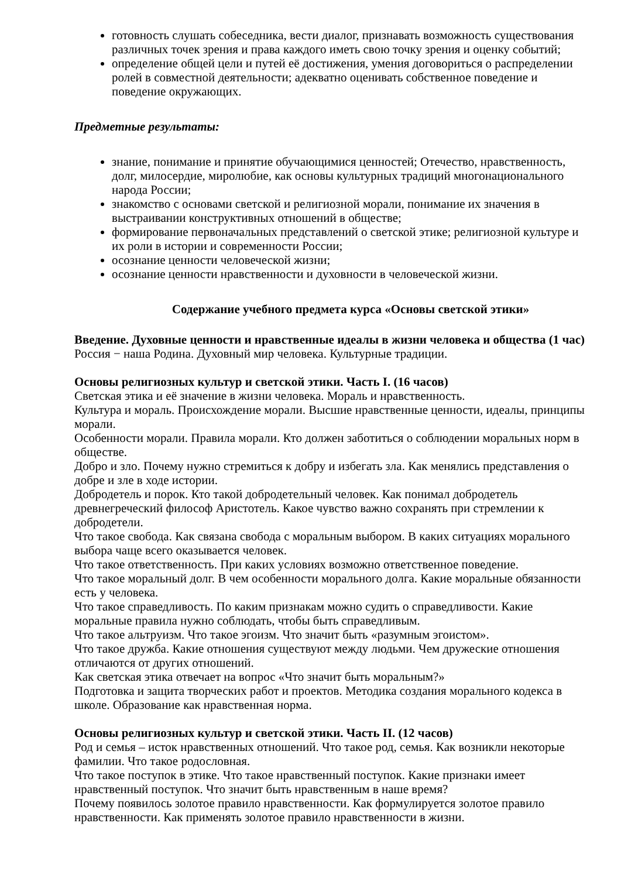готовность слушать собеседника, вести диалог, признавать возможность существования различных точек зрения и права каждого иметь свою точку зрения и оценку событий;
определение общей цели и путей её достижения, умения договориться о распределении ролей в совместной деятельности; адекватно оценивать собственное поведение и поведение окружающих.
Предметные результаты:
знание, понимание и принятие обучающимися ценностей; Отечество, нравственность, долг, милосердие, миролюбие, как основы культурных традиций многонационального народа России;
знакомство с основами светской и религиозной морали, понимание их значения в выстраивании конструктивных отношений в обществе;
формирование первоначальных представлений о светской этике; религиозной культуре и их роли в истории и современности России;
осознание ценности человеческой жизни;
осознание ценности нравственности и духовности в человеческой жизни.
Содержание учебного предмета курса «Основы светской этики»
Введение. Духовные ценности и нравственные идеалы в жизни человека и общества (1 час)
Россия − наша Родина. Духовный мир человека. Культурные традиции.
Основы религиозных культур и светской этики. Часть I. (16 часов)
Светская этика и её значение в жизни человека. Мораль и нравственность.
Культура и мораль. Происхождение морали. Высшие нравственные ценности, идеалы, принципы морали.
Особенности морали. Правила морали. Кто должен заботиться о соблюдении моральных норм в обществе.
Добро и зло. Почему нужно стремиться к добру и избегать зла. Как менялись представления о добре и зле в ходе истории.
Добродетель и порок. Кто такой добродетельный человек. Как понимал добродетель древнегреческий философ Аристотель. Какое чувство важно сохранять при стремлении к добродетели.
Что такое свобода. Как связана свобода с моральным выбором. В каких ситуациях морального выбора чаще всего оказывается человек.
Что такое ответственность. При каких условиях возможно ответственное поведение.
Что такое моральный долг. В чем особенности морального долга. Какие моральные обязанности есть у человека.
Что такое справедливость. По каким признакам можно судить о справедливости. Какие моральные правила нужно соблюдать, чтобы быть справедливым.
Что такое альтруизм. Что такое эгоизм. Что значит быть «разумным эгоистом».
Что такое дружба. Какие отношения существуют между людьми. Чем дружеские отношения отличаются от других отношений.
Как светская этика отвечает на вопрос «Что значит быть моральным?»
Подготовка и защита творческих работ и проектов. Методика создания морального кодекса в школе. Образование как нравственная норма.
Основы религиозных культур и светской этики. Часть II. (12 часов)
Род и семья – исток нравственных отношений. Что такое род, семья. Как возникли некоторые фамилии. Что такое родословная.
Что такое поступок в этике. Что такое нравственный поступок. Какие признаки имеет нравственный поступок. Что значит быть нравственным в наше время?
Почему появилось золотое правило нравственности. Как формулируется золотое правило нравственности. Как применять золотое правило нравственности в жизни.